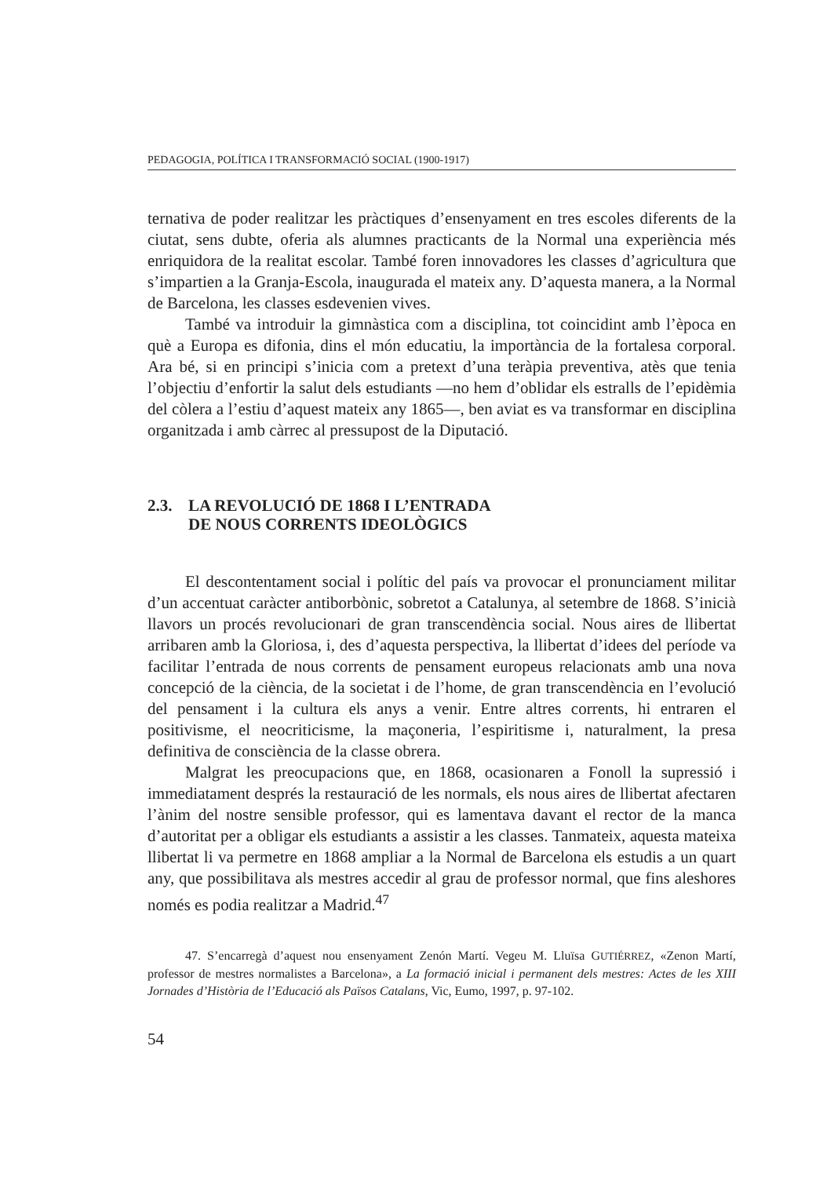PEDAGOGIA, POLÍTICA I TRANSFORMACIÓ SOCIAL (1900-1917)
ternativa de poder realitzar les pràctiques d’ensenyament en tres escoles diferents de la ciutat, sens dubte, oferia als alumnes practicants de la Normal una experiència més enriquidora de la realitat escolar. També foren innovadores les classes d’agricultura que s’impartien a la Granja-Escola, inaugurada el mateix any. D’aquesta manera, a la Normal de Barcelona, les classes esdevenien vives.
També va introduir la gimnàstica com a disciplina, tot coincidint amb l’època en què a Europa es difonia, dins el món educatiu, la importància de la fortalesa corporal. Ara bé, si en principi s’inicia com a pretext d’una teràpia preventiva, atès que tenia l’objectiu d’enfortir la salut dels estudiants —no hem d’oblidar els estralls de l’epidèmia del còlera a l’estiu d’aquest mateix any 1865—, ben aviat es va transformar en disciplina organitzada i amb càrrec al pressupost de la Diputació.
2.3. LA REVOLUCIÓ DE 1868 I L’ENTRADA
DE NOUS CORRENTS IDEOLÒGICS
El descontentament social i polític del país va provocar el pronunciament militar d’un accentuat caràcter antiborbònic, sobretot a Catalunya, al setembre de 1868. S’inicià llavors un procés revolucionari de gran transcendència social. Nous aires de llibertat arribaren amb la Gloriosa, i, des d’aquesta perspectiva, la llibertat d’idees del període va facilitar l’entrada de nous corrents de pensament europeus relacionats amb una nova concepció de la ciència, de la societat i de l’home, de gran transcendència en l’evolució del pensament i la cultura els anys a venir. Entre altres corrents, hi entraren el positivisme, el neocriticisme, la maçoneria, l’espiritisme i, naturalment, la presa definitiva de consciència de la classe obrera.
Malgrat les preocupacions que, en 1868, ocasionaren a Fonoll la supressió i immediatament després la restauració de les normals, els nous aires de llibertat afectaren l’ànim del nostre sensible professor, qui es lamentava davant el rector de la manca d’autoritat per a obligar els estudiants a assistir a les classes. Tanmateix, aquesta mateixa llibertat li va permetre en 1868 ampliar a la Normal de Barcelona els estudis a un quart any, que possibilitava als mestres accedir al grau de professor normal, que fins aleshores només es podia realitzar a Madrid.<sup>47</sup>
47. S’encarregà d’aquest nou ensenyament Zenón Martí. Vegeu M. Lluïsa GUTIÉRREZ, «Zenon Martí, professor de mestres normalistes a Barcelona», a La formació inicial i permanent dels mestres: Actes de les XIII Jornades d’Història de l’Educació als Països Catalans, Vic, Eumo, 1997, p. 97-102.
54